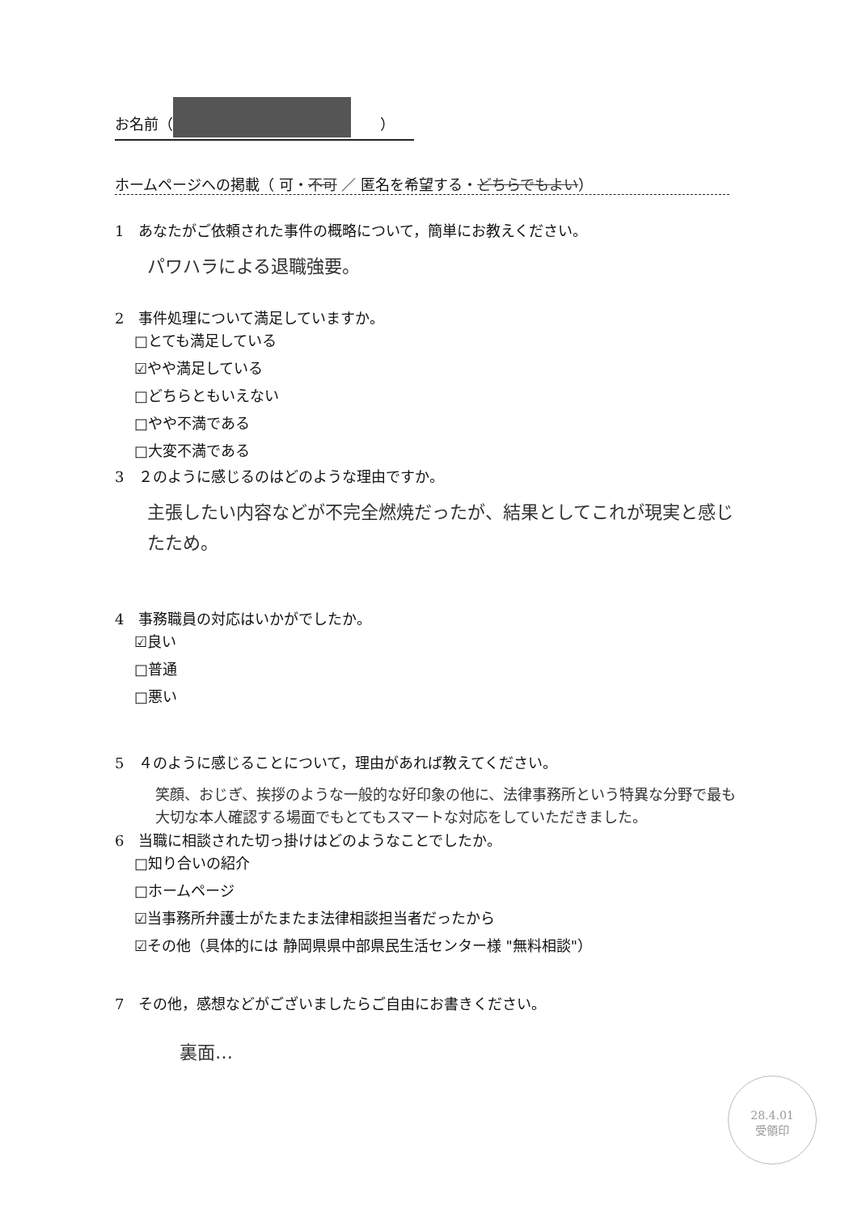お名前（　　）
ホームページへの掲載（ 可・不可 ／ 匿名を希望する・どちらでもよい）
1　あなたがご依頼された事件の概略について，簡単にお教えください。
パワハラによる退職強要。
2　事件処理について満足していますか。
□とても満足している
☑やや満足している
□どちらともいえない
□やや不満である
□大変不満である
3　２のように感じるのはどのような理由ですか。
主張したい内容などが不完全燃焼だったが、結果としてこれが現実と感じたため。
4　事務職員の対応はいかがでしたか。
☑良い
□普通
□悪い
5　４のように感じることについて，理由があれば教えてください。
笑顔、おじぎ、挨拶のような一般的な好印象の他に、法律事務所という特異な分野で最も大切な本人確認する場面でもとてもスマートな対応をしていただきました。
6　当職に相談された切っ掛けはどのようなことでしたか。
□知り合いの紹介
□ホームページ
☑当事務所弁護士がたまたま法律相談担当者だったから
☑その他（具体的には 静岡県県中部県民生活センター様 "無料相談"）
7　その他，感想などがございましたらご自由にお書きください。
裏面…
28.4.01
受領印